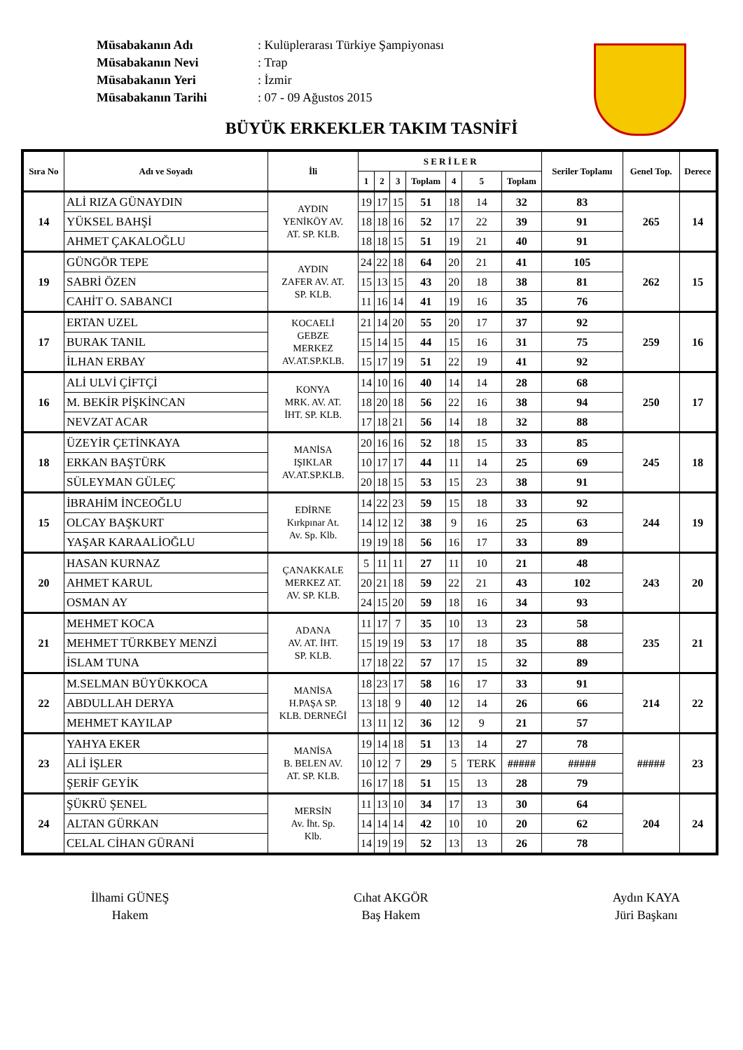Müsabakanın Adı
Müsabakanın Nevi
Müsabakanın Yeri
Müsabakanın Tarihi
: Kulüplerarası Türkiye Şampiyonası
: Trap
: İzmir
: 07 - 09 Ağustos 2015
BÜYÜK ERKEKLER TAKIM TASNİFİ
| Sıra No | Adı ve Soyadı | İli | S E R İ L E R | | | | | | | Seriler Toplamı | Genel Top. | Derece |
| --- | --- | --- | --- | --- | --- | --- | --- | --- | --- | --- | --- | --- |
| | | | 1 | 2 | 3 | Toplam | 4 | 5 | Toplam | | | |
| 14 | ALİ RIZA GÜNAYDIN | AYDIN YENİKÖY AV. AT. SP. KLB. | 19 | 17 | 15 | 51 | 18 | 14 | 32 | 83 | 265 | 14 |
| | YÜKSEL BAHŞİ | | 18 | 18 | 16 | 52 | 17 | 22 | 39 | 91 | | |
| | AHMET ÇAKALOĞLU | | 18 | 18 | 15 | 51 | 19 | 21 | 40 | 91 | | |
| 19 | GÜNGÖR TEPE | AYDIN ZAFER AV. AT. SP. KLB. | 24 | 22 | 18 | 64 | 20 | 21 | 41 | 105 | 262 | 15 |
| | SABRİ ÖZEN | | 15 | 13 | 15 | 43 | 20 | 18 | 38 | 81 | | |
| | CAHİT O. SABANCI | | 11 | 16 | 14 | 41 | 19 | 16 | 35 | 76 | | |
| 17 | ERTAN UZEL | KOCAELİ GEBZE MERKEZ AV.AT.SP.KLB. | 21 | 14 | 20 | 55 | 20 | 17 | 37 | 92 | 259 | 16 |
| | BURAK TANIL | | 15 | 14 | 15 | 44 | 15 | 16 | 31 | 75 | | |
| | İLHAN ERBAY | | 15 | 17 | 19 | 51 | 22 | 19 | 41 | 92 | | |
| 16 | ALİ ULVİ ÇİFTÇİ | KONYA MRK. AV. AT. İHT. SP. KLB. | 14 | 10 | 16 | 40 | 14 | 14 | 28 | 68 | 250 | 17 |
| | M. BEKİR PİŞKİNCAN | | 18 | 20 | 18 | 56 | 22 | 16 | 38 | 94 | | |
| | NEVZAT ACAR | | 17 | 18 | 21 | 56 | 14 | 18 | 32 | 88 | | |
| 18 | ÜZEYİR ÇETİNKAYA | MANİSA IŞIKLAR AV.AT.SP.KLB. | 20 | 16 | 16 | 52 | 18 | 15 | 33 | 85 | 245 | 18 |
| | ERKAN BAŞTÜRK | | 10 | 17 | 17 | 44 | 11 | 14 | 25 | 69 | | |
| | SÜLEYMAN GÜLEÇ | | 20 | 18 | 15 | 53 | 15 | 23 | 38 | 91 | | |
| 15 | İBRAHİM İNCEOĞLU | EDİRNE Kırkpınar At. Av. Sp. Klb. | 14 | 22 | 23 | 59 | 15 | 18 | 33 | 92 | 244 | 19 |
| | OLCAY BAŞKURT | | 14 | 12 | 12 | 38 | 9 | 16 | 25 | 63 | | |
| | YAŞAR KARAALİOĞLU | | 19 | 19 | 18 | 56 | 16 | 17 | 33 | 89 | | |
| 20 | HASAN KURNAZ | ÇANAKKALE MERKEZ AT. AV. SP. KLB. | 5 | 11 | 11 | 27 | 11 | 10 | 21 | 48 | 243 | 20 |
| | AHMET KARUL | | 20 | 21 | 18 | 59 | 22 | 21 | 43 | 102 | | |
| | OSMAN AY | | 24 | 15 | 20 | 59 | 18 | 16 | 34 | 93 | | |
| 21 | MEHMET KOCA | ADANA AV. AT. İHT. SP. KLB. | 11 | 17 | 7 | 35 | 10 | 13 | 23 | 58 | 235 | 21 |
| | MEHMET TÜRKBEY MENZİ | | 15 | 19 | 19 | 53 | 17 | 18 | 35 | 88 | | |
| | İSLAM TUNA | | 17 | 18 | 22 | 57 | 17 | 15 | 32 | 89 | | |
| 22 | M.SELMAN BÜYÜKKOCA | MANİSA H.PAŞA SP. KLB. DERNEĞİ | 18 | 23 | 17 | 58 | 16 | 17 | 33 | 91 | 214 | 22 |
| | ABDULLAH DERYA | | 13 | 18 | 9 | 40 | 12 | 14 | 26 | 66 | | |
| | MEHMET KAYILAP | | 13 | 11 | 12 | 36 | 12 | 9 | 21 | 57 | | |
| 23 | YAHYA EKER | MANİSA B. BELEN AV. AT. SP. KLB. | 19 | 14 | 18 | 51 | 13 | 14 | 27 | 78 | ##### | 23 |
| | ALİ İŞLER | | 10 | 12 | 7 | 29 | 5 | TERK | ##### | ##### | | |
| | ŞERİF GEYİK | | 16 | 17 | 18 | 51 | 15 | 13 | 28 | 79 | | |
| 24 | ŞÜKRÜ ŞENEL | MERSİN Av. İht. Sp. Klb. | 11 | 13 | 10 | 34 | 17 | 13 | 30 | 64 | 204 | 24 |
| | ALTAN GÜRKAN | | 14 | 14 | 14 | 42 | 10 | 10 | 20 | 62 | | |
| | CELAL CİHAN GÜRANİ | | 14 | 19 | 19 | 52 | 13 | 13 | 26 | 78 | | |
İlhami GÜNEŞ
Hakem
Cıhat AKGÖR
Baş Hakem
Aydın KAYA
Jüri Başkanı